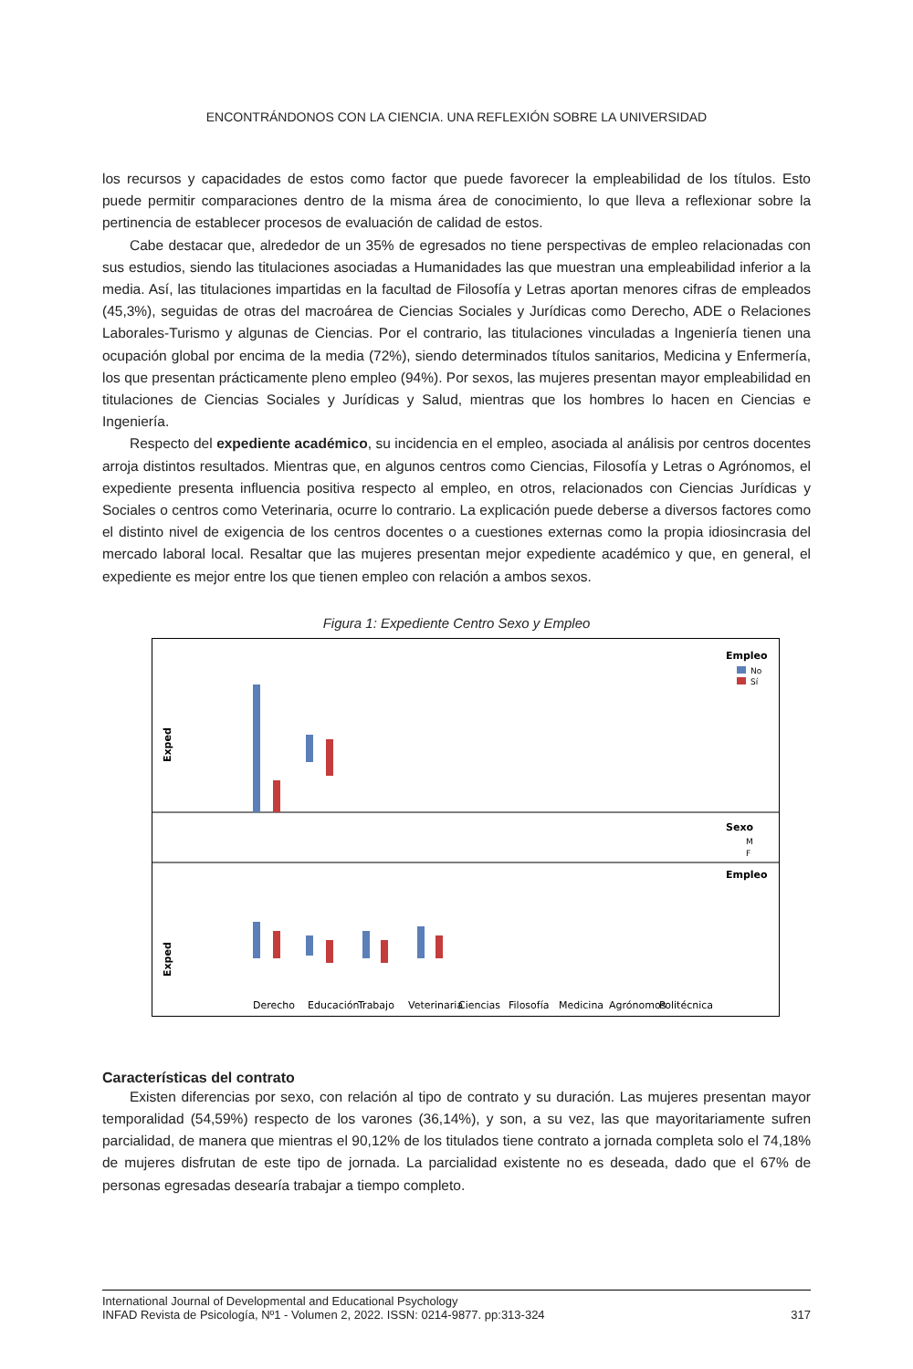ENCONTRÁNDONOS CON LA CIENCIA. UNA REFLEXIÓN SOBRE LA UNIVERSIDAD
los recursos y capacidades de estos como factor que puede favorecer la empleabilidad de los títulos. Esto puede permitir comparaciones dentro de la misma área de conocimiento, lo que lleva a reflexionar sobre la pertinencia de establecer procesos de evaluación de calidad de estos.
Cabe destacar que, alrededor de un 35% de egresados no tiene perspectivas de empleo relacionadas con sus estudios, siendo las titulaciones asociadas a Humanidades las que muestran una empleabilidad inferior a la media. Así, las titulaciones impartidas en la facultad de Filosofía y Letras aportan menores cifras de empleados (45,3%), seguidas de otras del macroárea de Ciencias Sociales y Jurídicas como Derecho, ADE o Relaciones Laborales-Turismo y algunas de Ciencias. Por el contrario, las titulaciones vinculadas a Ingeniería tienen una ocupación global por encima de la media (72%), siendo determinados títulos sanitarios, Medicina y Enfermería, los que presentan prácticamente pleno empleo (94%). Por sexos, las mujeres presentan mayor empleabilidad en titulaciones de Ciencias Sociales y Jurídicas y Salud, mientras que los hombres lo hacen en Ciencias e Ingeniería.
Respecto del expediente académico, su incidencia en el empleo, asociada al análisis por centros docentes arroja distintos resultados. Mientras que, en algunos centros como Ciencias, Filosofía y Letras o Agrónomos, el expediente presenta influencia positiva respecto al empleo, en otros, relacionados con Ciencias Jurídicas y Sociales o centros como Veterinaria, ocurre lo contrario. La explicación puede deberse a diversos factores como el distinto nivel de exigencia de los centros docentes o a cuestiones externas como la propia idiosincrasia del mercado laboral local. Resaltar que las mujeres presentan mejor expediente académico y que, en general, el expediente es mejor entre los que tienen empleo con relación a ambos sexos.
Figura 1: Expediente Centro Sexo y Empleo
Exped
Empleo
No
Sí
Sexo
M
F
Exped
Empleo
Derecho
Educación
Trabajo
Veterinaria
Ciencias
Filosofía
Medicina
Agrónomos
Politécnica
Características del contrato
Existen diferencias por sexo, con relación al tipo de contrato y su duración. Las mujeres presentan mayor temporalidad (54,59%) respecto de los varones (36,14%), y son, a su vez, las que mayoritariamente sufren parcialidad, de manera que mientras el 90,12% de los titulados tiene contrato a jornada completa solo el 74,18% de mujeres disfrutan de este tipo de jornada. La parcialidad existente no es deseada, dado que el 67% de personas egresadas desearía trabajar a tiempo completo.
International Journal of Developmental and Educational Psychology
INFAD Revista de Psicología, Nº1 - Volumen 2, 2022. ISSN: 0214-9877. pp:313-324
317